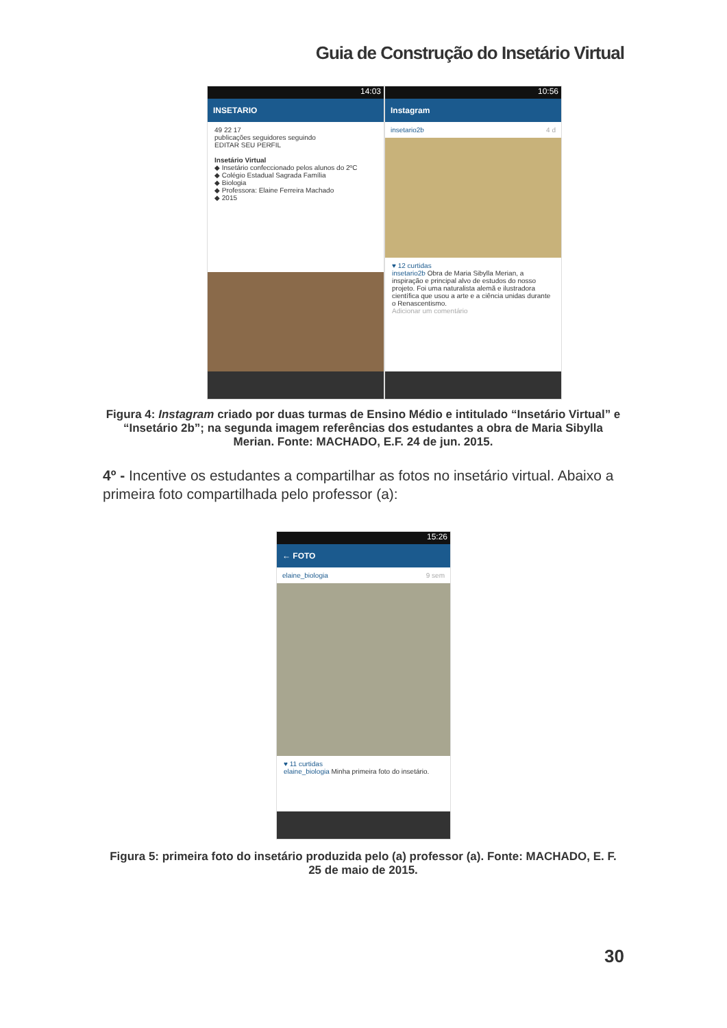Guia de Construção do Insetário Virtual
14:03
INSETARIO
49 22 17
publicações seguidores seguindo
EDITAR SEU PERFIL
Insetário Virtual
◆ Insetário confeccionado pelos alunos do 2ºC
◆ Colégio Estadual Sagrada Família
◆ Biologia
◆ Professora: Elaine Ferreira Machado
◆ 2015
10:56
Instagram
insetario2b 4 d
♥ 12 curtidas
insetario2b Obra de Maria Sibylla Merian, a inspiração e principal alvo de estudos do nosso projeto. Foi uma naturalista alemã e ilustradora científica que usou a arte e a ciência unidas durante o Renascentismo.
Adicionar um comentário
Figura 4: Instagram criado por duas turmas de Ensino Médio e intitulado “Insetário Virtual” e “Insetário 2b”; na segunda imagem referências dos estudantes a obra de Maria Sibylla Merian. Fonte: MACHADO, E.F. 24 de jun. 2015.
4º - Incentive os estudantes a compartilhar as fotos no insetário virtual. Abaixo a primeira foto compartilhada pelo professor (a):
15:26
← FOTO
elaine_biologia 9 sem
♥ 11 curtidas
elaine_biologia Minha primeira foto do insetário.
Figura 5: primeira foto do insetário produzida pelo (a) professor (a). Fonte: MACHADO, E. F. 25 de maio de 2015.
30